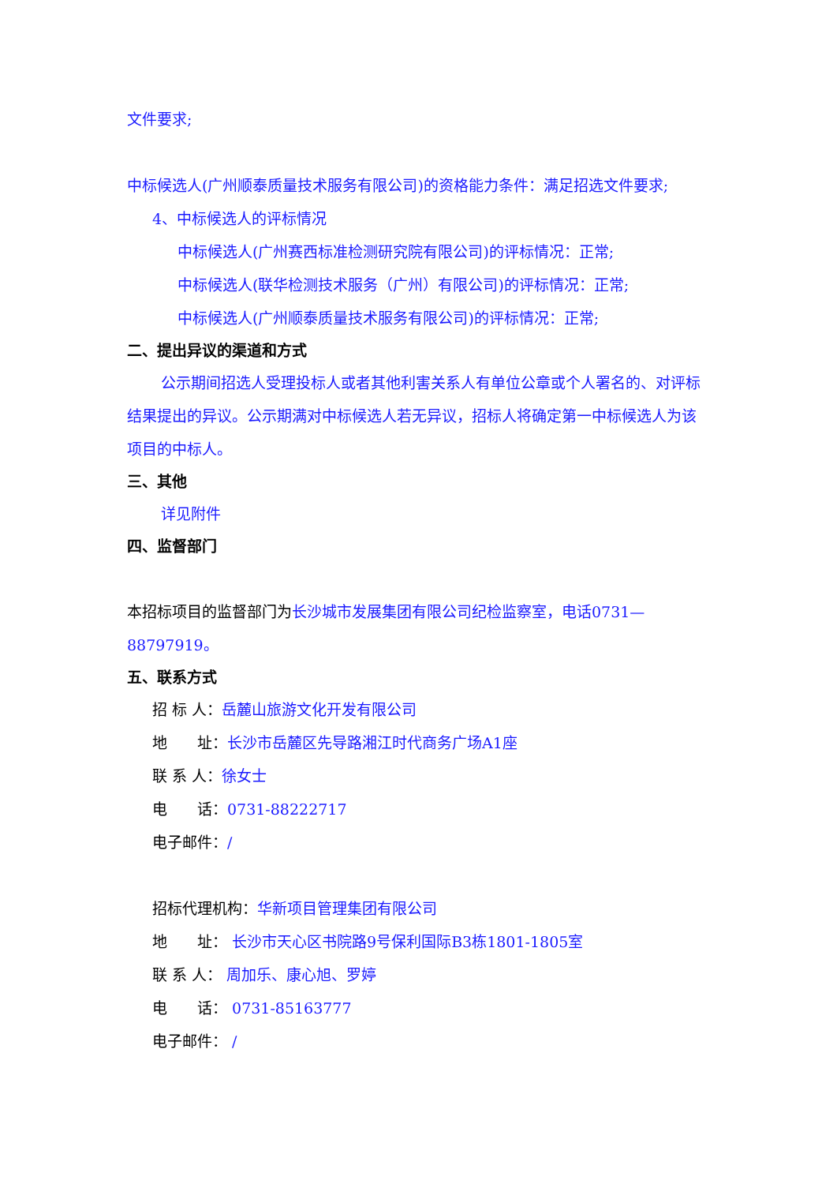文件要求;
中标候选人(广州顺泰质量技术服务有限公司)的资格能力条件：满足招选文件要求;
4、中标候选人的评标情况
中标候选人(广州赛西标准检测研究院有限公司)的评标情况：正常;
中标候选人(联华检测技术服务（广州）有限公司)的评标情况：正常;
中标候选人(广州顺泰质量技术服务有限公司)的评标情况：正常;
二、提出异议的渠道和方式
公示期间招选人受理投标人或者其他利害关系人有单位公章或个人署名的、对评标结果提出的异议。公示期满对中标候选人若无异议，招标人将确定第一中标候选人为该项目的中标人。
三、其他
详见附件
四、监督部门
本招标项目的监督部门为长沙城市发展集团有限公司纪检监察室，电话0731—88797919。
五、联系方式
招 标 人：岳麓山旅游文化开发有限公司
地　　址：长沙市岳麓区先导路湘江时代商务广场A1座
联 系 人：徐女士
电　　话：0731-88222717
电子邮件：/
招标代理机构：华新项目管理集团有限公司
地　　址： 长沙市天心区书院路9号保利国际B3栋1801-1805室
联 系 人： 周加乐、康心旭、罗婷
电　　话： 0731-85163777
电子邮件： /